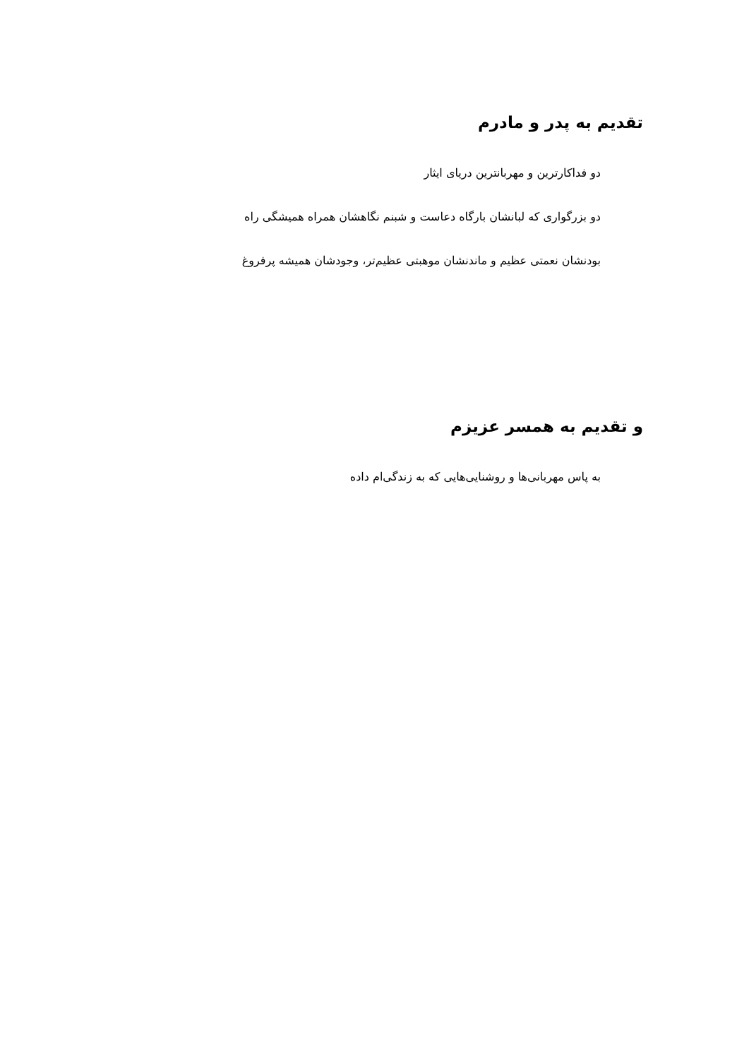تقدیم به پدر و مادرم
دو فداکارترین و مهربانترین دریای ایثار
دو بزرگواری که لبانشان بارگاه دعاست و شبنم نگاهشان همراه همیشگی راه
بودنشان نعمتی عظیم و ماندنشان موهبتی عظیم‌تر، وجودشان همیشه پرفروغ
و تقدیم به همسر عزیزم
به پاس مهربانی‌ها و روشنایی‌هایی که به زندگی‌ام داده